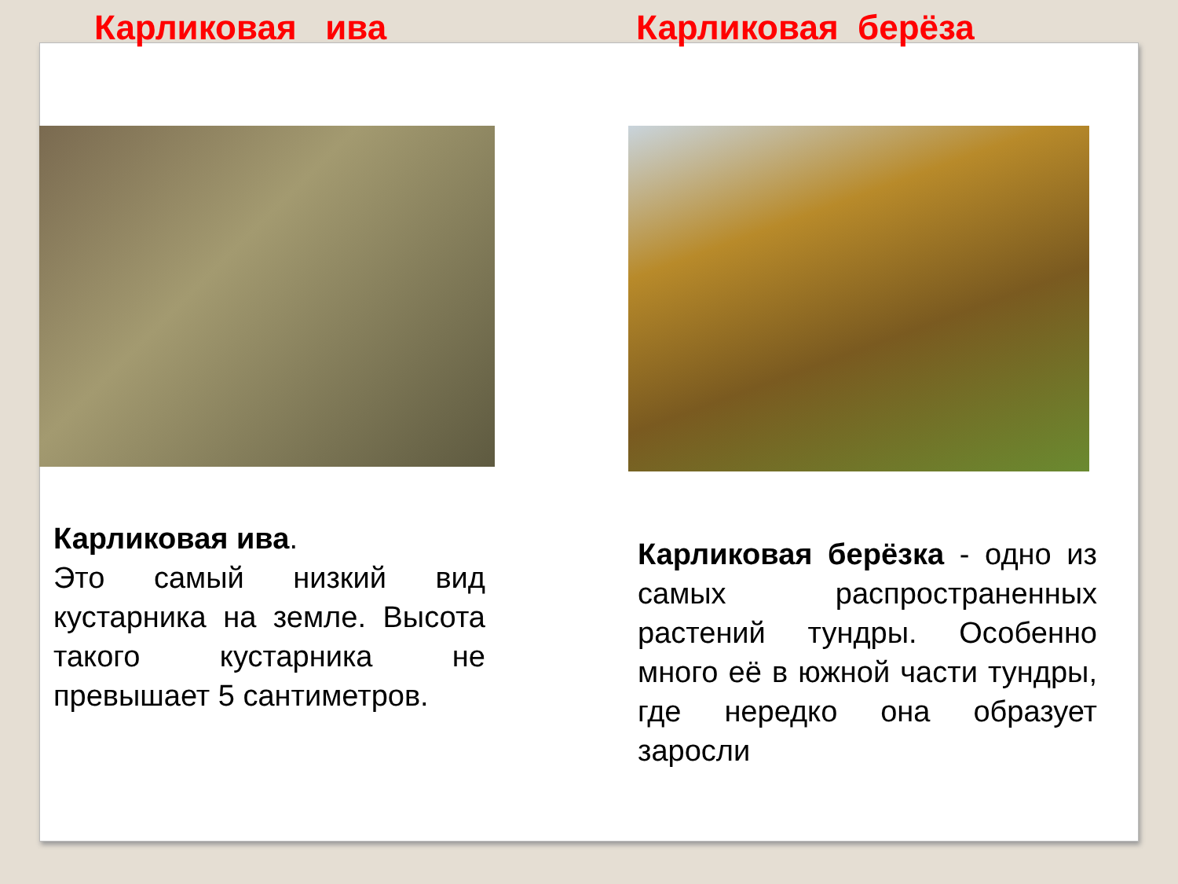Карликовая ива Карликовая берёза
Карликовая ива.
Это самый низкий вид кустарника на земле. Высота такого кустарника не превышает 5 сантиметров.
Карликовая берёзка - одно из самых распространенных растений тундры. Особенно много её в южной части тундры, где нередко она образует заросли